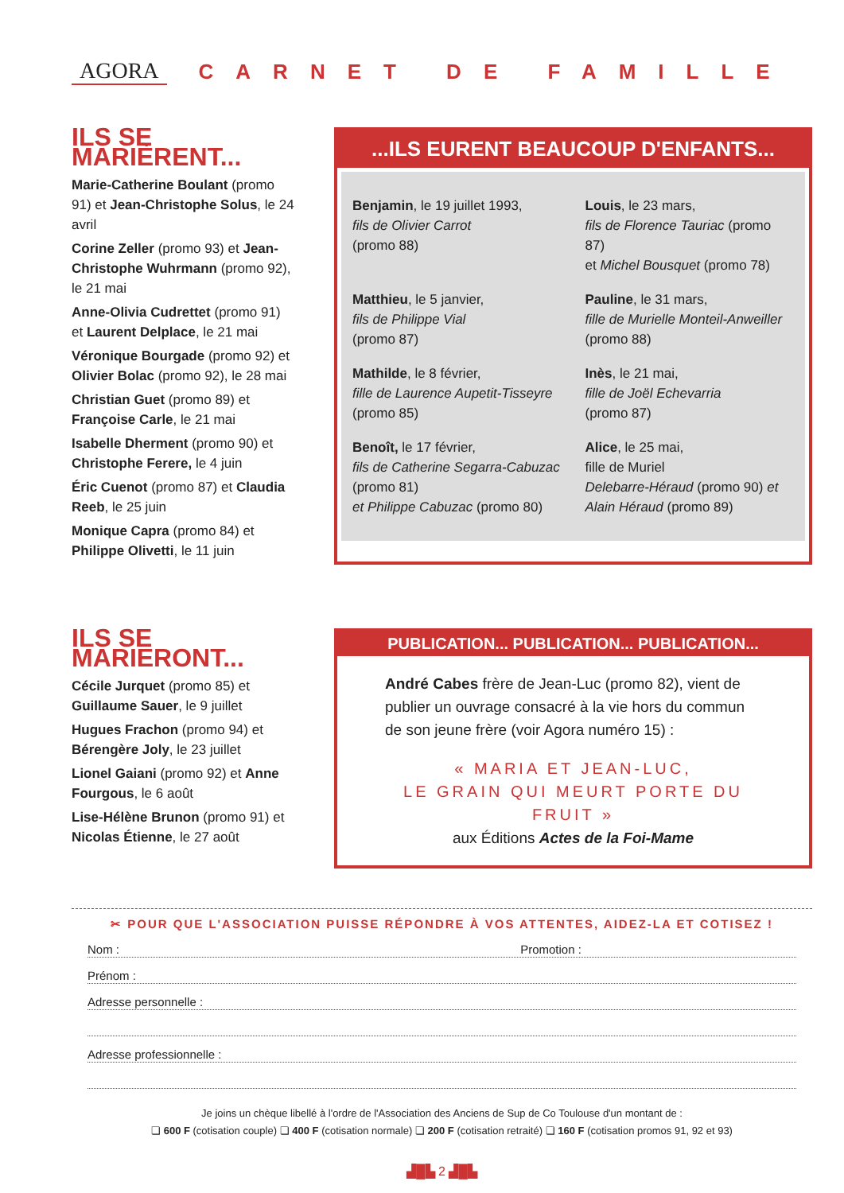AGORA CARNET DE FAMILLE
ILS SE MARIÈRENT...
Marie-Catherine Boulant (promo 91) et Jean-Christophe Solus, le 24 avril
Corine Zeller (promo 93) et Jean-Christophe Wuhrmann (promo 92), le 21 mai
Anne-Olivia Cudrettet (promo 91) et Laurent Delplace, le 21 mai
Véronique Bourgade (promo 92) et Olivier Bolac (promo 92), le 28 mai
Christian Guet (promo 89) et Françoise Carle, le 21 mai
Isabelle Dherment (promo 90) et Christophe Ferere, le 4 juin
Éric Cuenot (promo 87) et Claudia Reeb, le 25 juin
Monique Capra (promo 84) et Philippe Olivetti, le 11 juin
...ILS EURENT BEAUCOUP D'ENFANTS...
Benjamin, le 19 juillet 1993,
fils de Olivier Carrot
(promo 88)
Louis, le 23 mars,
fils de Florence Tauriac (promo 87)
et Michel Bousquet (promo 78)
Matthieu, le 5 janvier,
fils de Philippe Vial
(promo 87)
Pauline, le 31 mars,
fille de Murielle Monteil-Anweiller
(promo 88)
Mathilde, le 8 février,
fille de Laurence Aupetit-Tisseyre
(promo 85)
Inès, le 21 mai,
fille de Joël Echevarria
(promo 87)
Benoît, le 17 février,
fils de Catherine Segarra-Cabuzac
(promo 81)
et Philippe Cabuzac (promo 80)
Alice, le 25 mai,
fille de Muriel
Delebarre-Héraud (promo 90) et
Alain Héraud (promo 89)
ILS SE MARIERONT...
Cécile Jurquet (promo 85) et Guillaume Sauer, le 9 juillet
Hugues Frachon (promo 94) et Bérengère Joly, le 23 juillet
Lionel Gaiani (promo 92) et Anne Fourgous, le 6 août
Lise-Hélène Brunon (promo 91) et Nicolas Étienne, le 27 août
PUBLICATION... PUBLICATION... PUBLICATION...
André Cabes frère de Jean-Luc (promo 82), vient de publier un ouvrage consacré à la vie hors du commun de son jeune frère (voir Agora numéro 15) :
« MARIA ET JEAN-LUC,
LE GRAIN QUI MEURT PORTE DU FRUIT »
aux Éditions Actes de la Foi-Mame
✂ POUR QUE L'ASSOCIATION PUISSE RÉPONDRE À VOS ATTENTES, AIDEZ-LA ET COTISEZ !
Nom : Promotion :
Prénom :
Adresse personnelle :
Adresse professionnelle :
Je joins un chèque libellé à l'ordre de l'Association des Anciens de Sup de Co Toulouse d'un montant de :
❏ 600 F (cotisation couple) ❏ 400 F (cotisation normale) ❏ 200 F (cotisation retraité) ❏ 160 F (cotisation promos 91, 92 et 93)
▟█▙ 2 ▟█▙